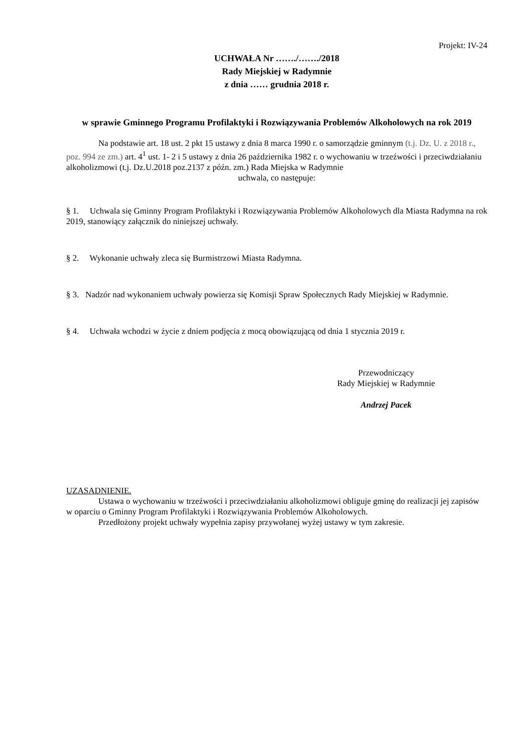Projekt: IV-24
UCHWAŁA Nr ……./……./2018
Rady Miejskiej w Radymnie
z dnia …… grudnia 2018 r.
w sprawie Gminnego Programu Profilaktyki i Rozwiązywania Problemów Alkoholowych na rok 2019
Na podstawie art. 18 ust. 2 pkt 15 ustawy z dnia 8 marca 1990 r. o samorządzie gminnym (t.j. Dz. U. z 2018 r., poz. 994 ze zm.) art. 4<sup>1</sup> ust. 1- 2 i 5 ustawy z dnia 26 października 1982 r. o wychowaniu w trzeźwości i przeciwdziałaniu alkoholizmowi (t.j. Dz.U.2018 poz.2137 z późn. zm.) Rada Miejska w Radymnie
uchwala, co następuje:
§ 1. Uchwala się Gminny Program Profilaktyki i Rozwiązywania Problemów Alkoholowych dla Miasta Radymna na rok 2019, stanowiący załącznik do niniejszej uchwały.
§ 2. Wykonanie uchwały zleca się Burmistrzowi Miasta Radymna.
§ 3. Nadzór nad wykonaniem uchwały powierza się Komisji Spraw Społecznych Rady Miejskiej w Radymnie.
§ 4. Uchwała wchodzi w życie z dniem podjęcia z mocą obowiązującą od dnia 1 stycznia 2019 r.
Przewodniczący
Rady Miejskiej w Radymnie
Andrzej Pacek
UZASADNIENIE.
Ustawa o wychowaniu w trzeźwości i przeciwdziałaniu alkoholizmowi obliguje gminę do realizacji jej zapisów w oparciu o Gminny Program Profilaktyki i Rozwiązywania Problemów Alkoholowych.
Przedłożony projekt uchwały wypełnia zapisy przywołanej wyżej ustawy w tym zakresie.